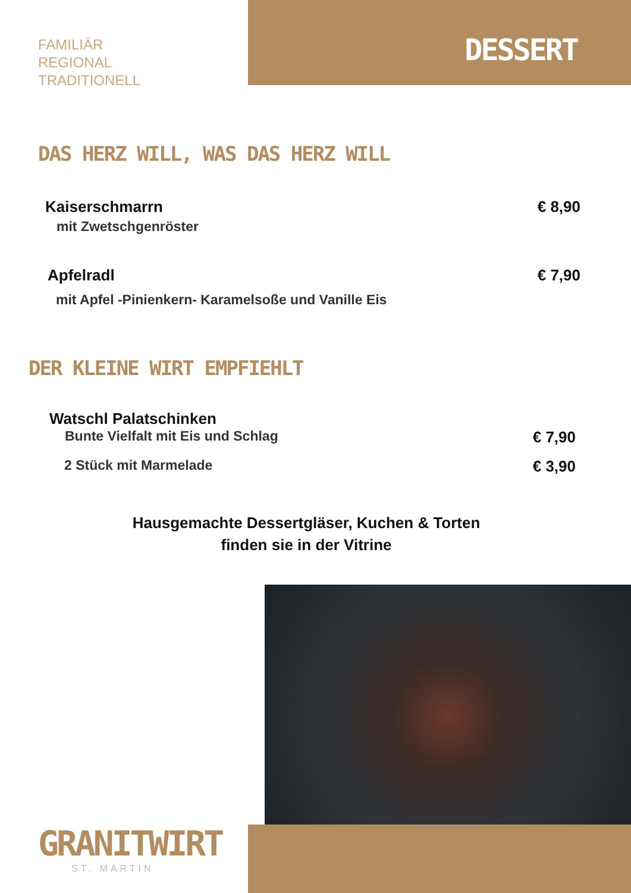FAMILIÄR
REGIONAL
TRADITIONELL
DESSERT
DAS HERZ WILL, WAS DAS HERZ WILL
Kaiserschmarrn € 8,90
mit Zwetschgenröster
Apfelradl € 7,90
mit Apfel -Pinienkern- Karamelsoße und Vanille Eis
DER KLEINE WIRT EMPFIEHLT
Watschl Palatschinken
Bunte Vielfalt mit Eis und Schlag € 7,90
2 Stück mit Marmelade € 3,90
Hausgemachte Dessertgläser, Kuchen & Torten
finden sie in der Vitrine
GRANITWIRT
ST. MARTIN